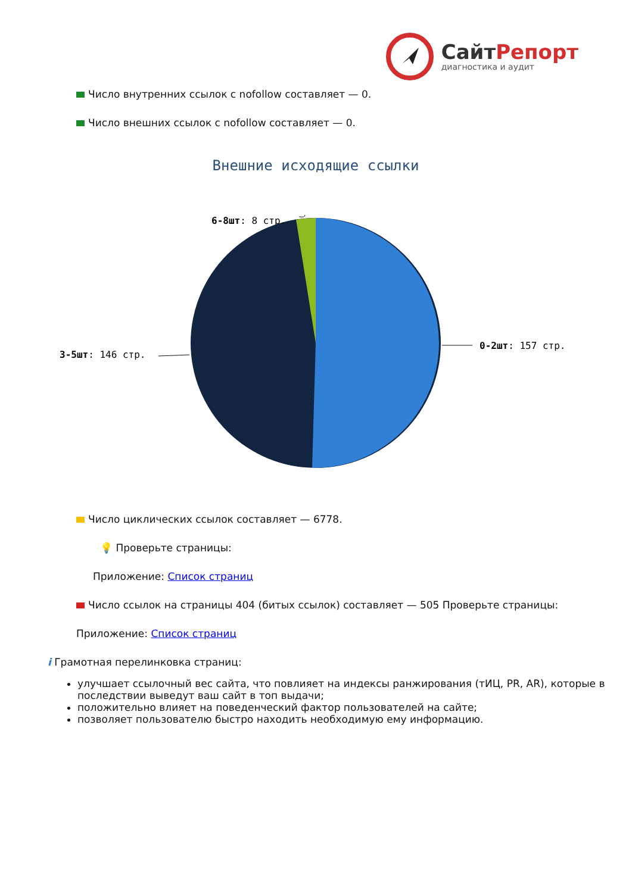СайтРепорт
диагностика и аудит
Число внутренних ссылок с nofollow составляет — 0.
Число внешних ссылок с nofollow составляет — 0.
Внешние исходящие ссылки
6-8шт: 8 стр.
3-5шт: 146 стр.
0-2шт: 157 стр.
Число циклических ссылок составляет — 6778.
💡 Проверьте страницы:
Приложение: Список страниц
Число ссылок на страницы 404 (битых ссылок) составляет — 505 Проверьте страницы:
Приложение: Список страниц
i Грамотная перелинковка страниц:
улучшает ссылочный вес сайта, что повлияет на индексы ранжирования (тИЦ, PR, AR), которые в последствии выведут ваш сайт в топ выдачи;
положительно влияет на поведенческий фактор пользователей на сайте;
позволяет пользователю быстро находить необходимую ему информацию.